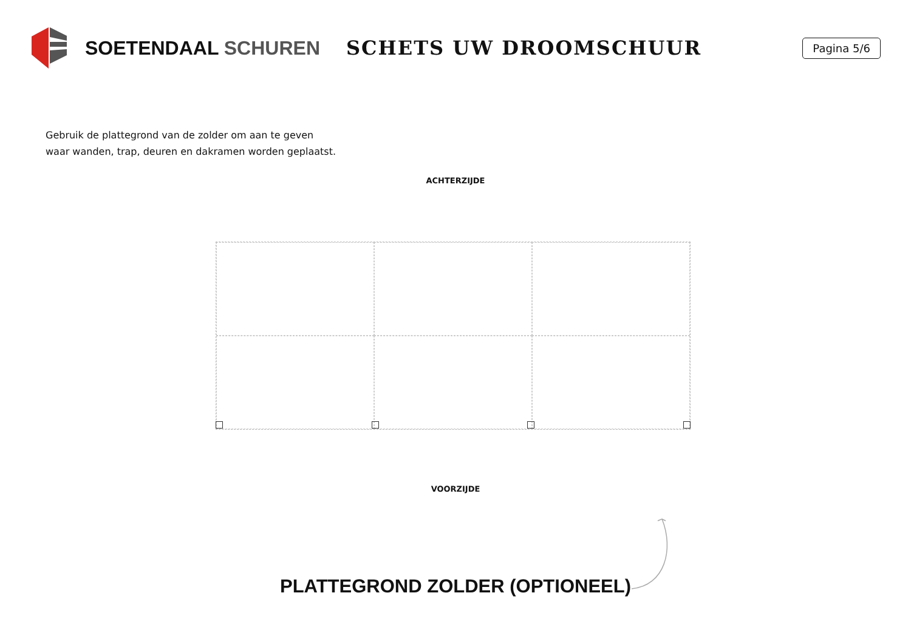SOETENDAAL SCHUREN SCHETS UW DROOMSCHUUR
Pagina 5/6
Gebruik de plattegrond van de zolder om aan te geven
waar wanden, trap, deuren en dakramen worden geplaatst.
ACHTERZIJDE
VOORZIJDE
PLATTEGROND ZOLDER (OPTIONEEL)